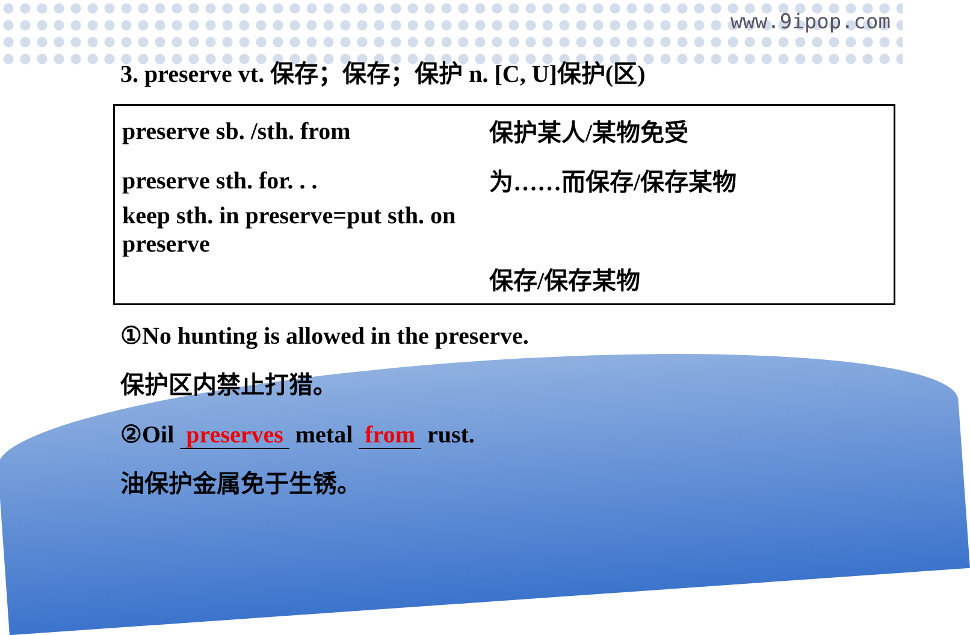www.9ipop.com
3. preserve vt. 保存；保存；保护 n. [C, U]保护(区)
preserve sb. /sth. from 保护某人/某物免受
preserve sth. for. . . 为……而保存/保存某物
keep sth. in preserve=put sth. on preserve
保存/保存某物
①No hunting is allowed in the preserve.
保护区内禁止打猎。
②Oil preserves metal from rust.
油保护金属免于生锈。